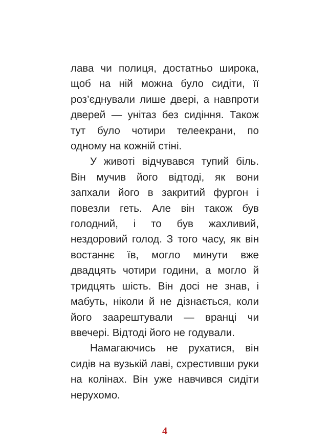лава чи полиця, достатньо широка, щоб на ній можна було сидіти, її роз’єднували лише двері, а навпроти дверей — унітаз без сидіння. Також тут було чотири телеекрани, по одному на кожній стіні.
У животі відчувався тупий біль. Він мучив його відтоді, як вони запхали його в закритий фургон і повезли геть. Але він також був голодний, і то був жахливий, нездоровий голод. З того часу, як він востаннє їв, могло минути вже двадцять чотири години, а могло й тридцять шість. Він досі не знав, і мабуть, ніколи й не дізнається, коли його заарештували — вранці чи ввечері. Відтоді його не годували.
Намагаючись не рухатися, він сидів на вузькій лаві, схрестивши руки на колінах. Він уже навчився сидіти нерухомо.
4